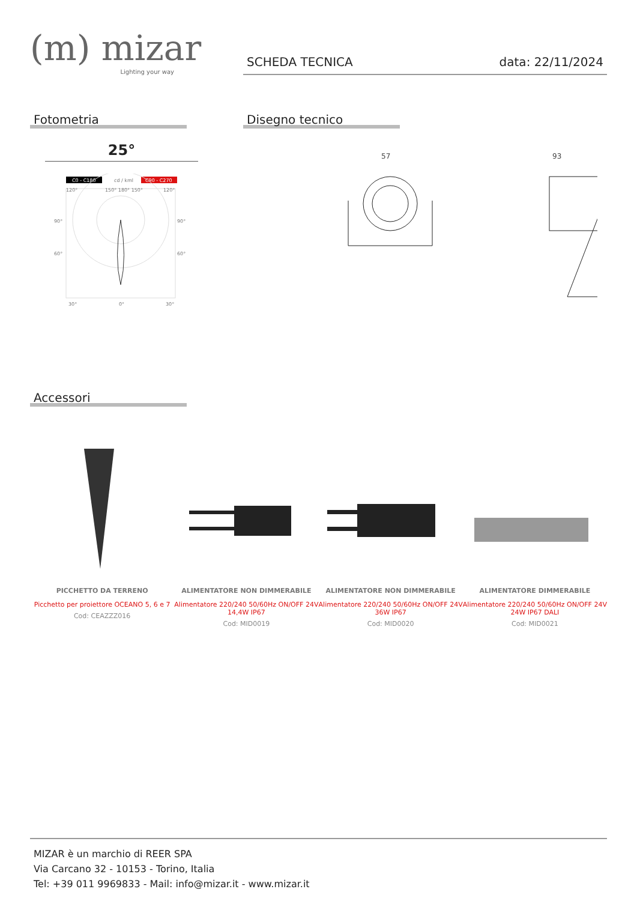(m) mizar
Lighting your way
SCHEDA TECNICA data: 22/11/2024
Fotometria
25°
C0 - C180
cd / kml
C90 - C270
120°
150° 180° 150°
120°
90°
90°
60°
60°
30°
0°
30°
Disegno tecnico
57
93
Accessori
PICCHETTO DA TERRENO
Picchetto per proiettore OCEANO 5, 6 e 7
Cod: CEAZZZ016
ALIMENTATORE NON DIMMERABILE
Alimentatore 220/240 50/60Hz ON/OFF 24V 14,4W IP67
Cod: MID0019
ALIMENTATORE NON DIMMERABILE
Alimentatore 220/240 50/60Hz ON/OFF 24V 36W IP67
Cod: MID0020
ALIMENTATORE DIMMERABILE
Alimentatore 220/240 50/60Hz ON/OFF 24V 24W IP67 DALI
Cod: MID0021
MIZAR è un marchio di REER SPA
Via Carcano 32 - 10153 - Torino, Italia
Tel: +39 011 9969833 - Mail: info@mizar.it - www.mizar.it